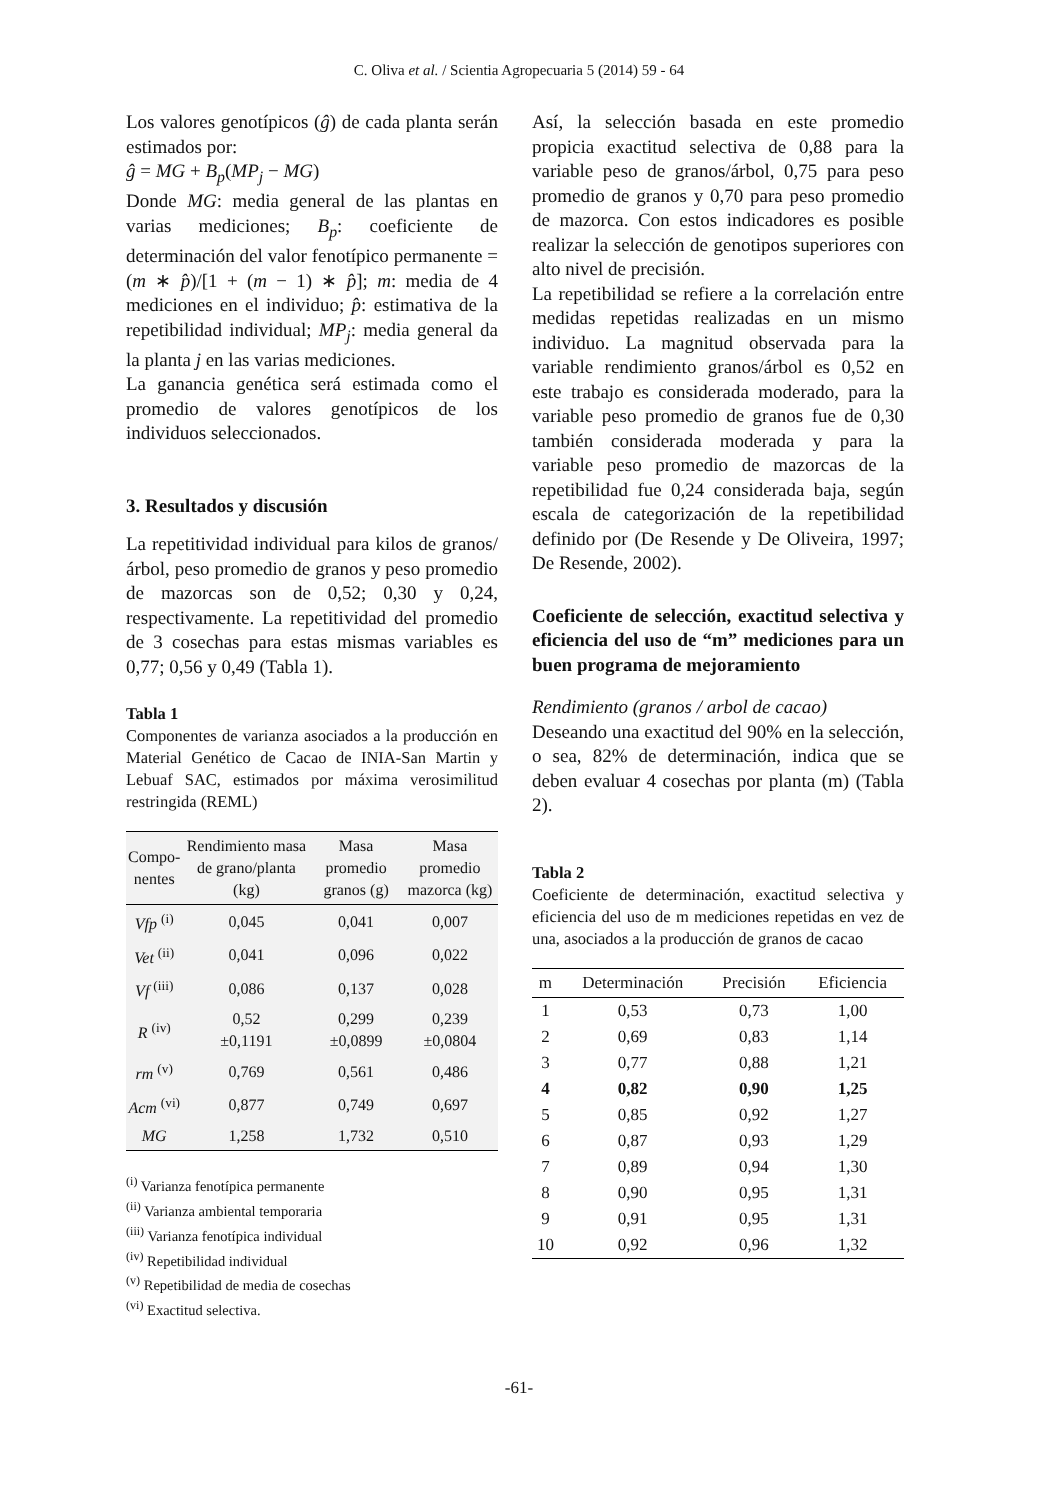C. Oliva et al. / Scientia Agropecuaria 5 (2014) 59 - 64
Los valores genotípicos (ĝ) de cada planta serán estimados por:
ĝ = MG + B<sub>p</sub>(MP<sub>j</sub> − MG)
Donde MG: media general de las plantas en varias mediciones; B<sub>p</sub>: coeficiente de determinación del valor fenotípico permanente = (m ∗ p̂)/[1 + (m − 1) ∗ p̂]; m: media de 4 mediciones en el individuo; p̂: estimativa de la repetibilidad individual; MP<sub>j</sub>: media general da la planta j en las varias mediciones.
La ganancia genética será estimada como el promedio de valores genotípicos de los individuos seleccionados.
3. Resultados y discusión
La repetitividad individual para kilos de granos/árbol, peso promedio de granos y peso promedio de mazorcas son de 0,52; 0,30 y 0,24, respectivamente. La repetitividad del promedio de 3 cosechas para estas mismas variables es 0,77; 0,56 y 0,49 (Tabla 1).
Tabla 1
Componentes de varianza asociados a la producción en Material Genético de Cacao de INIA-San Martin y Lebuaf SAC, estimados por máxima verosimilitud restringida (REML)
| Compo- nentes | Rendimiento masa de grano/planta (kg) | Masa promedio granos (g) | Masa promedio mazorca (kg) |
| --- | --- | --- | --- |
| Vfp <sup>(i)</sup> | 0,045 | 0,041 | 0,007 |
| Vet <sup>(ii)</sup> | 0,041 | 0,096 | 0,022 |
| Vf <sup>(iii)</sup> | 0,086 | 0,137 | 0,028 |
| R <sup>(iv)</sup> | 0,52 ±0,1191 | 0,299 ±0,0899 | 0,239 ±0,0804 |
| rm <sup>(v)</sup> | 0,769 | 0,561 | 0,486 |
| Acm <sup>(vi)</sup> | 0,877 | 0,749 | 0,697 |
| MG | 1,258 | 1,732 | 0,510 |
<sup>(i)</sup> Varianza fenotípica permanente
<sup>(ii)</sup> Varianza ambiental temporaria
<sup>(iii)</sup> Varianza fenotípica individual
<sup>(iv)</sup> Repetibilidad individual
<sup>(v)</sup> Repetibilidad de media de cosechas
<sup>(vi)</sup> Exactitud selectiva.
Así, la selección basada en este promedio propicia exactitud selectiva de 0,88 para la variable peso de granos/árbol, 0,75 para peso promedio de granos y 0,70 para peso promedio de mazorca. Con estos indicadores es posible realizar la selección de genotipos superiores con alto nivel de precisión.
La repetibilidad se refiere a la correlación entre medidas repetidas realizadas en un mismo individuo. La magnitud observada para la variable rendimiento granos/árbol es 0,52 en este trabajo es considerada moderado, para la variable peso promedio de granos fue de 0,30 también considerada moderada y para la variable peso promedio de mazorcas de la repetibilidad fue 0,24 considerada baja, según escala de categorización de la repetibilidad definido por (De Resende y De Oliveira, 1997; De Resende, 2002).
Coeficiente de selección, exactitud selectiva y eficiencia del uso de “m” mediciones para un buen programa de mejoramiento
Rendimiento (granos / arbol de cacao)
Deseando una exactitud del 90% en la selección, o sea, 82% de determinación, indica que se deben evaluar 4 cosechas por planta (m) (Tabla 2).
Tabla 2
Coeficiente de determinación, exactitud selectiva y eficiencia del uso de m mediciones repetidas en vez de una, asociados a la producción de granos de cacao
| m | Determinación | Precisión | Eficiencia |
| --- | --- | --- | --- |
| 1 | 0,53 | 0,73 | 1,00 |
| 2 | 0,69 | 0,83 | 1,14 |
| 3 | 0,77 | 0,88 | 1,21 |
| 4 | 0,82 | 0,90 | 1,25 |
| 5 | 0,85 | 0,92 | 1,27 |
| 6 | 0,87 | 0,93 | 1,29 |
| 7 | 0,89 | 0,94 | 1,30 |
| 8 | 0,90 | 0,95 | 1,31 |
| 9 | 0,91 | 0,95 | 1,31 |
| 10 | 0,92 | 0,96 | 1,32 |
-61-